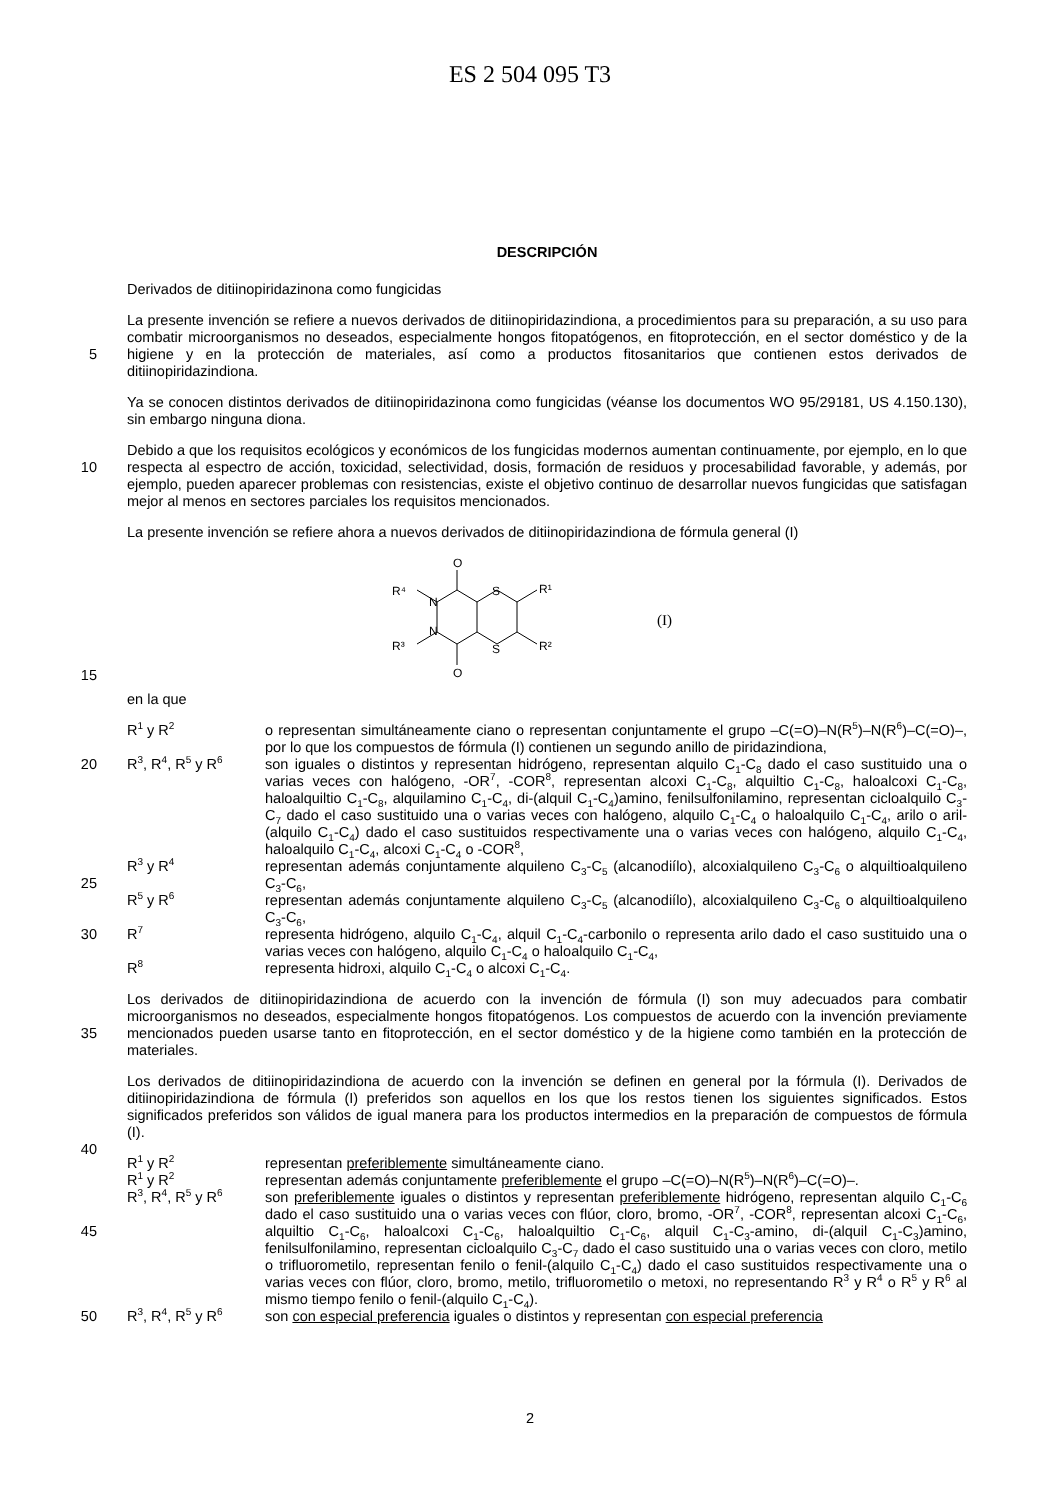ES 2 504 095 T3
DESCRIPCIÓN
Derivados de ditiinopiridazinona como fungicidas
La presente invención se refiere a nuevos derivados de ditiinopiridazindiona, a procedimientos para su preparación, a su uso para combatir microorganismos no deseados, especialmente hongos fitopatógenos, en fitoprotección, en el
5
sector doméstico y de la higiene y en la protección de materiales, así como a productos fitosanitarios que contienen estos derivados de ditiinopiridazindiona.
Ya se conocen distintos derivados de ditiinopiridazinona como fungicidas (véanse los documentos WO 95/29181, US 4.150.130), sin embargo ninguna diona.
10
Debido a que los requisitos ecológicos y económicos de los fungicidas modernos aumentan continuamente, por ejemplo, en lo que respecta al espectro de acción, toxicidad, selectividad, dosis, formación de residuos y procesabilidad favorable, y además, por ejemplo, pueden aparecer problemas con resistencias, existe el objetivo continuo de desarrollar nuevos fungicidas que satisfagan mejor al menos en sectores parciales los requisitos mencionados.
La presente invención se refiere ahora a nuevos derivados de ditiinopiridazindiona de fórmula general (I)
O
N
N
S
S
O
R⁴
R³
R¹
R²
(I)
15
en la que
R<sup>1</sup> y R<sup>2</sup>
o representan simultáneamente ciano o representan conjuntamente el grupo –C(=O)–N(R<sup>5</sup>)–N(R<sup>6</sup>)–C(=O)–, por lo que los compuestos de fórmula (I) contienen un segundo anillo de piridazindiona,
20
R<sup>3</sup>, R<sup>4</sup>, R<sup>5</sup> y R<sup>6</sup>
son iguales o distintos y representan hidrógeno, representan alquilo C<sub>1</sub>-C<sub>8</sub> dado el caso sustituido una o varias veces con halógeno, -OR<sup>7</sup>, -COR<sup>8</sup>, representan alcoxi C<sub>1</sub>-C<sub>8</sub>, alquiltio C<sub>1</sub>-C<sub>8</sub>, haloalcoxi C<sub>1</sub>-C<sub>8</sub>, haloalquiltio C<sub>1</sub>-C<sub>8</sub>, alquilamino C<sub>1</sub>-C<sub>4</sub>, di-(alquil C<sub>1</sub>-C<sub>4</sub>)amino, fenilsulfonilamino, representan cicloalquilo C<sub>3</sub>-C<sub>7</sub> dado el caso sustituido una o varias veces con halógeno, alquilo C<sub>1</sub>-C<sub>4</sub> o haloalquilo C<sub>1</sub>-C<sub>4</sub>, arilo o aril-(alquilo C<sub>1</sub>-C<sub>4</sub>) dado el caso sustituidos respectivamente una
25
o varias veces con halógeno, alquilo C<sub>1</sub>-C<sub>4</sub>, haloalquilo C<sub>1</sub>-C<sub>4</sub>, alcoxi C<sub>1</sub>-C<sub>4</sub> o -COR<sup>8</sup>,
R<sup>3</sup> y R<sup>4</sup>
representan además conjuntamente alquileno C<sub>3</sub>-C<sub>5</sub> (alcanodiílo), alcoxialquileno C<sub>3</sub>-C<sub>6</sub> o alquiltioalquileno C<sub>3</sub>-C<sub>6</sub>,
R<sup>5</sup> y R<sup>6</sup>
representan además conjuntamente alquileno C<sub>3</sub>-C<sub>5</sub> (alcanodiílo), alcoxialquileno C<sub>3</sub>-C<sub>6</sub> o alquiltioalquileno C<sub>3</sub>-C<sub>6</sub>,
30
R<sup>7</sup>
representa hidrógeno, alquilo C<sub>1</sub>-C<sub>4</sub>, alquil C<sub>1</sub>-C<sub>4</sub>-carbonilo o representa arilo dado el caso sustituido una o varias veces con halógeno, alquilo C<sub>1</sub>-C<sub>4</sub> o haloalquilo C<sub>1</sub>-C<sub>4</sub>,
R<sup>8</sup>
representa hidroxi, alquilo C<sub>1</sub>-C<sub>4</sub> o alcoxi C<sub>1</sub>-C<sub>4</sub>.
Los derivados de ditiinopiridazindiona de acuerdo con la invención de fórmula (I) son muy adecuados para combatir microorganismos no deseados, especialmente hongos fitopatógenos. Los compuestos de acuerdo con la invención
35
previamente mencionados pueden usarse tanto en fitoprotección, en el sector doméstico y de la higiene como también en la protección de materiales.
Los derivados de ditiinopiridazindiona de acuerdo con la invención se definen en general por la fórmula (I). Derivados de ditiinopiridazindiona de fórmula (I) preferidos son aquellos en los que los restos tienen los siguientes significados. Estos significados preferidos son válidos de igual manera para los productos intermedios en la
40
preparación de compuestos de fórmula (I).
R<sup>1</sup> y R<sup>2</sup>
representan preferiblemente simultáneamente ciano.
R<sup>1</sup> y R<sup>2</sup>
representan además conjuntamente preferiblemente el grupo –C(=O)–N(R<sup>5</sup>)–N(R<sup>6</sup>)–C(=O)–.
R<sup>3</sup>, R<sup>4</sup>, R<sup>5</sup> y R<sup>6</sup>
son preferiblemente iguales o distintos y representan preferiblemente hidrógeno, representan alquilo C<sub>1</sub>-C<sub>6</sub> dado el caso sustituido una o varias veces con flúor, cloro, bromo, -OR<sup>7</sup>, -COR<sup>8</sup>,
45
representan alcoxi C<sub>1</sub>-C<sub>6</sub>, alquiltio C<sub>1</sub>-C<sub>6</sub>, haloalcoxi C<sub>1</sub>-C<sub>6</sub>, haloalquiltio C<sub>1</sub>-C<sub>6</sub>, alquil C<sub>1</sub>-C<sub>3</sub>-amino, di-(alquil C<sub>1</sub>-C<sub>3</sub>)amino, fenilsulfonilamino, representan cicloalquilo C<sub>3</sub>-C<sub>7</sub> dado el caso sustituido una o varias veces con cloro, metilo o trifluorometilo, representan fenilo o fenil-(alquilo C<sub>1</sub>-C<sub>4</sub>) dado el caso sustituidos respectivamente una o varias veces con flúor, cloro, bromo, metilo, trifluorometilo o metoxi, no representando R<sup>3</sup> y R<sup>4</sup> o R<sup>5</sup> y R<sup>6</sup> al mismo tiempo fenilo o fenil-(alquilo
50
C<sub>1</sub>-C<sub>4</sub>).
R<sup>3</sup>, R<sup>4</sup>, R<sup>5</sup> y R<sup>6</sup>
son con especial preferencia iguales o distintos y representan con especial preferencia
2